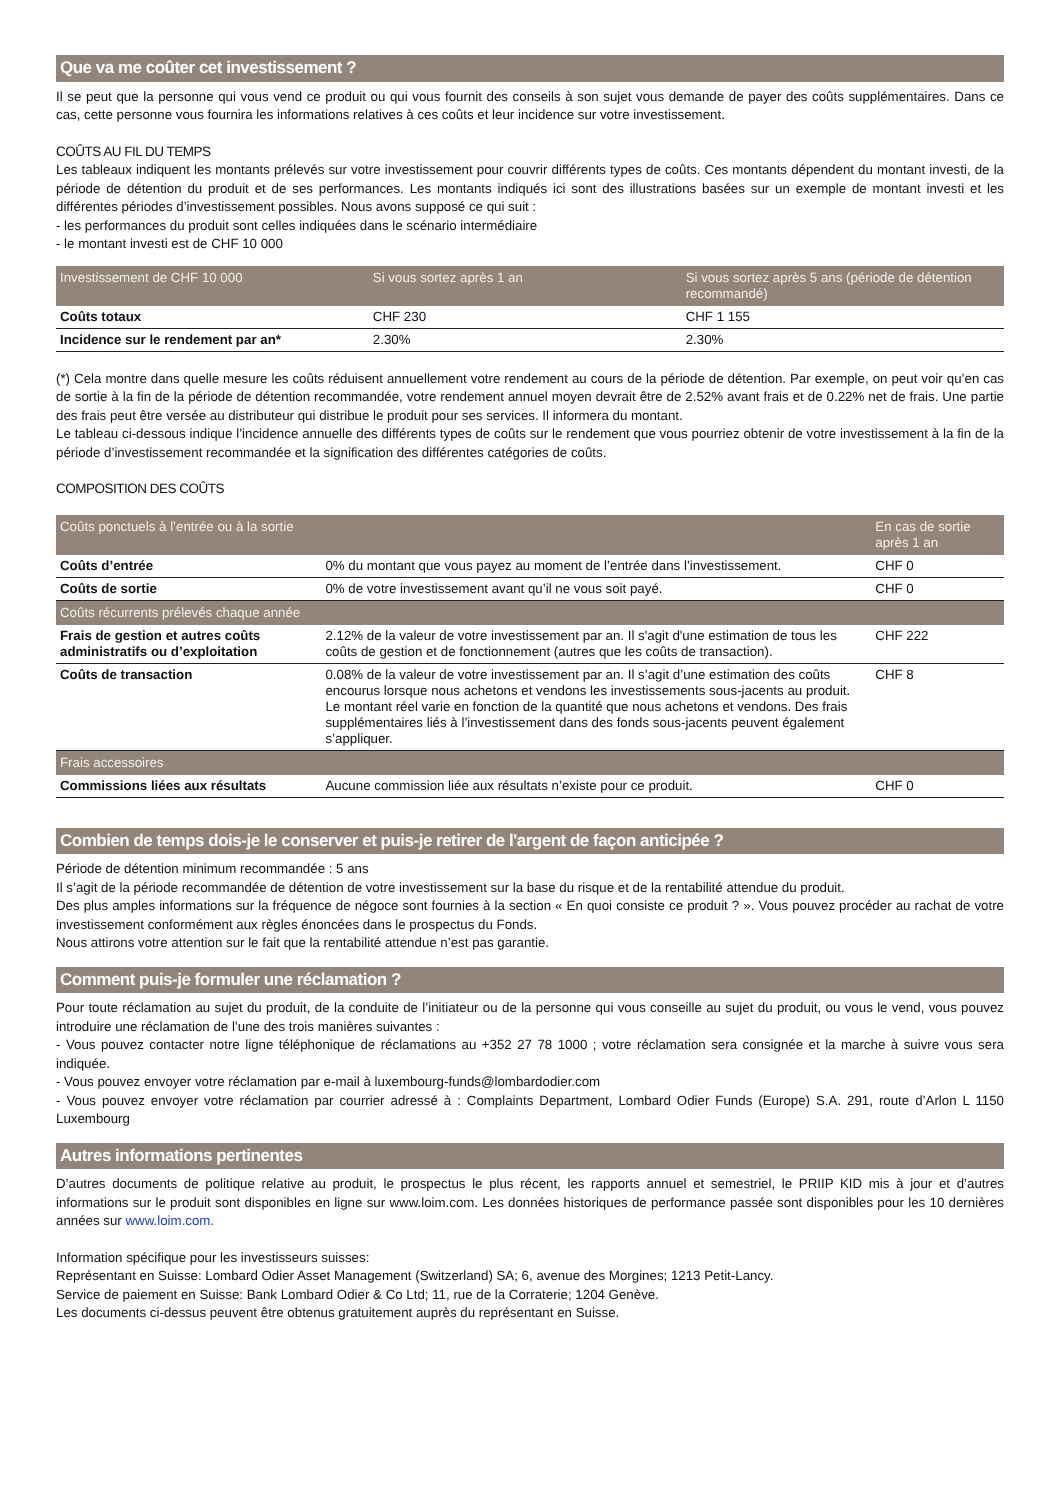Que va me coûter cet investissement ?
Il se peut que la personne qui vous vend ce produit ou qui vous fournit des conseils à son sujet vous demande de payer des coûts supplémentaires. Dans ce cas, cette personne vous fournira les informations relatives à ces coûts et leur incidence sur votre investissement.
COÛTS AU FIL DU TEMPS
Les tableaux indiquent les montants prélevés sur votre investissement pour couvrir différents types de coûts. Ces montants dépendent du montant investi, de la période de détention du produit et de ses performances. Les montants indiqués ici sont des illustrations basées sur un exemple de montant investi et les différentes périodes d’investissement possibles. Nous avons supposé ce qui suit :
- les performances du produit sont celles indiquées dans le scénario intermédiaire
- le montant investi est de CHF 10 000
| Investissement de CHF 10 000 | Si vous sortez après 1 an | Si vous sortez après 5 ans (période de détention recommandé) |
| --- | --- | --- |
| Coûts totaux | CHF 230 | CHF 1 155 |
| Incidence sur le rendement par an* | 2.30% | 2.30% |
(*) Cela montre dans quelle mesure les coûts réduisent annuellement votre rendement au cours de la période de détention. Par exemple, on peut voir qu’en cas de sortie à la fin de la période de détention recommandée, votre rendement annuel moyen devrait être de 2.52% avant frais et de 0.22% net de frais. Une partie des frais peut être versée au distributeur qui distribue le produit pour ses services. Il informera du montant.
Le tableau ci-dessous indique l’incidence annuelle des différents types de coûts sur le rendement que vous pourriez obtenir de votre investissement à la fin de la période d’investissement recommandée et la signification des différentes catégories de coûts.
COMPOSITION DES COÛTS
| Coûts ponctuels à l’entrée ou à la sortie | | En cas de sortie après 1 an |
| --- | --- | --- |
| Coûts d’entrée | 0% du montant que vous payez au moment de l’entrée dans l’investissement. | CHF 0 |
| Coûts de sortie | 0% de votre investissement avant qu’il ne vous soit payé. | CHF 0 |
| Coûts récurrents prélevés chaque année | | |
| Frais de gestion et autres coûts administratifs ou d’exploitation | 2.12% de la valeur de votre investissement par an. Il s'agit d'une estimation de tous les coûts de gestion et de fonctionnement (autres que les coûts de transaction). | CHF 222 |
| Coûts de transaction | 0.08% de la valeur de votre investissement par an. Il s’agit d’une estimation des coûts encourus lorsque nous achetons et vendons les investissements sous-jacents au produit. Le montant réel varie en fonction de la quantité que nous achetons et vendons. Des frais supplémentaires liés à l’investissement dans des fonds sous-jacents peuvent également s’appliquer. | CHF 8 |
| Frais accessoires | | |
| Commissions liées aux résultats | Aucune commission liée aux résultats n’existe pour ce produit. | CHF 0 |
Combien de temps dois-je le conserver et puis-je retirer de l'argent de façon anticipée ?
Période de détention minimum recommandée : 5 ans
Il s’agit de la période recommandée de détention de votre investissement sur la base du risque et de la rentabilité attendue du produit.
Des plus amples informations sur la fréquence de négoce sont fournies à la section « En quoi consiste ce produit ? ». Vous pouvez procéder au rachat de votre investissement conformément aux règles énoncées dans le prospectus du Fonds.
Nous attirons votre attention sur le fait que la rentabilité attendue n’est pas garantie.
Comment puis-je formuler une réclamation ?
Pour toute réclamation au sujet du produit, de la conduite de l’initiateur ou de la personne qui vous conseille au sujet du produit, ou vous le vend, vous pouvez introduire une réclamation de l’une des trois manières suivantes :
- Vous pouvez contacter notre ligne téléphonique de réclamations au +352 27 78 1000 ; votre réclamation sera consignée et la marche à suivre vous sera indiquée.
- Vous pouvez envoyer votre réclamation par e-mail à luxembourg-funds@lombardodier.com
- Vous pouvez envoyer votre réclamation par courrier adressé à : Complaints Department, Lombard Odier Funds (Europe) S.A. 291, route d’Arlon L 1150 Luxembourg
Autres informations pertinentes
D’autres documents de politique relative au produit, le prospectus le plus récent, les rapports annuel et semestriel, le PRIIP KID mis à jour et d’autres informations sur le produit sont disponibles en ligne sur www.loim.com. Les données historiques de performance passée sont disponibles pour les 10 dernières années sur www.loim.com.
Information spécifique pour les investisseurs suisses:
Représentant en Suisse: Lombard Odier Asset Management (Switzerland) SA; 6, avenue des Morgines; 1213 Petit-Lancy.
Service de paiement en Suisse: Bank Lombard Odier & Co Ltd; 11, rue de la Corraterie; 1204 Genève.
Les documents ci-dessus peuvent être obtenus gratuitement auprès du représentant en Suisse.